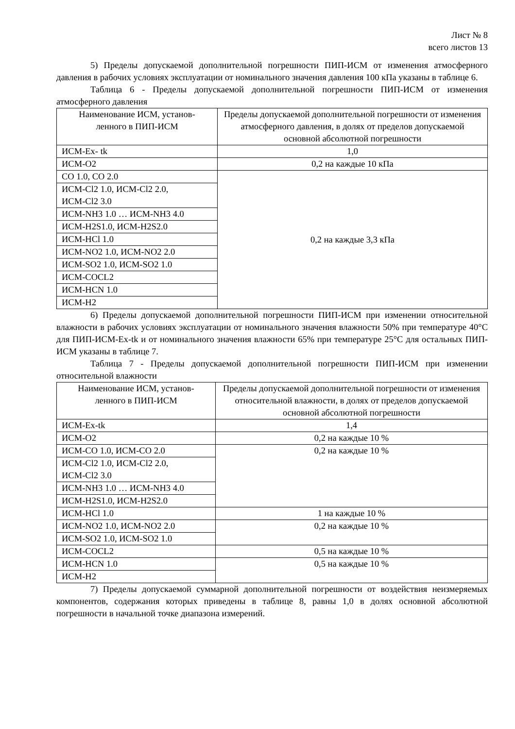Лист № 8
всего листов 13
5) Пределы допускаемой дополнительной погрешности ПИП-ИСМ от изменения атмосферного давления в рабочих условиях эксплуатации от номинального значения давления 100 кПа указаны в таблице 6.
Таблица 6 - Пределы допускаемой дополнительной погрешности ПИП-ИСМ от изменения атмосферного давления
| Наименование ИСМ, установ- ленного в ПИП-ИСМ | Пределы допускаемой дополнительной погрешности от изменения атмосферного давления, в долях от пределов допускаемой основной абсолютной погрешности |
| ИСМ-Ex- tk | 1,0 |
| ИСМ-O2 | 0,2 на каждые 10 кПа |
| CO 1.0, CO 2.0 | 0,2 на каждые 3,3 кПа |
| ИСМ-Cl2 1.0, ИСМ-Cl2 2.0, ИСМ-Cl2 3.0 | |
| ИСМ-NH3 1.0 … ИСМ-NH3 4.0 | |
| ИСМ-H2S1.0, ИСМ-H2S2.0 | |
| ИСМ-HCl 1.0 | |
| ИСМ-NO2 1.0, ИСМ-NO2 2.0 | |
| ИСМ-SO2 1.0, ИСМ-SO2 1.0 | |
| ИСМ-COCL2 | |
| ИСМ-HCN 1.0 | |
| ИСМ-H2 | |
6) Пределы допускаемой дополнительной погрешности ПИП-ИСМ при изменении относительной влажности в рабочих условиях эксплуатации от номинального значения влажности 50% при температуре 40°C для ПИП-ИСМ-Ex-tk и от номинального значения влажности 65% при температуре 25°C для остальных ПИП-ИСМ указаны в таблице 7.
Таблица 7 - Пределы допускаемой дополнительной погрешности ПИП-ИСМ при изменении относительной влажности
| Наименование ИСМ, установ- ленного в ПИП-ИСМ | Пределы допускаемой дополнительной погрешности от изменения относительной влажности, в долях от пределов допускаемой основной абсолютной погрешности |
| ИСМ-Ex-tk | 1,4 |
| ИСМ-O2 | 0,2 на каждые 10 % |
| ИСМ-CO 1.0, ИСМ-CO 2.0 | 0,2 на каждые 10 % |
| ИСМ-Cl2 1.0, ИСМ-Cl2 2.0, ИСМ-Cl2 3.0 | |
| ИСМ-NH3 1.0 … ИСМ-NH3 4.0 | |
| ИСМ-H2S1.0, ИСМ-H2S2.0 | |
| ИСМ-HCl 1.0 | 1 на каждые 10 % |
| ИСМ-NO2 1.0, ИСМ-NO2 2.0 | 0,2 на каждые 10 % |
| ИСМ-SO2 1.0, ИСМ-SO2 1.0 | |
| ИСМ-COCL2 | 0,5 на каждые 10 % |
| ИСМ-HCN 1.0 | 0,5 на каждые 10 % |
| ИСМ-H2 | |
7) Пределы допускаемой суммарной дополнительной погрешности от воздействия неизмеряемых компонентов, содержания которых приведены в таблице 8, равны 1,0 в долях основной абсолютной погрешности в начальной точке диапазона измерений.